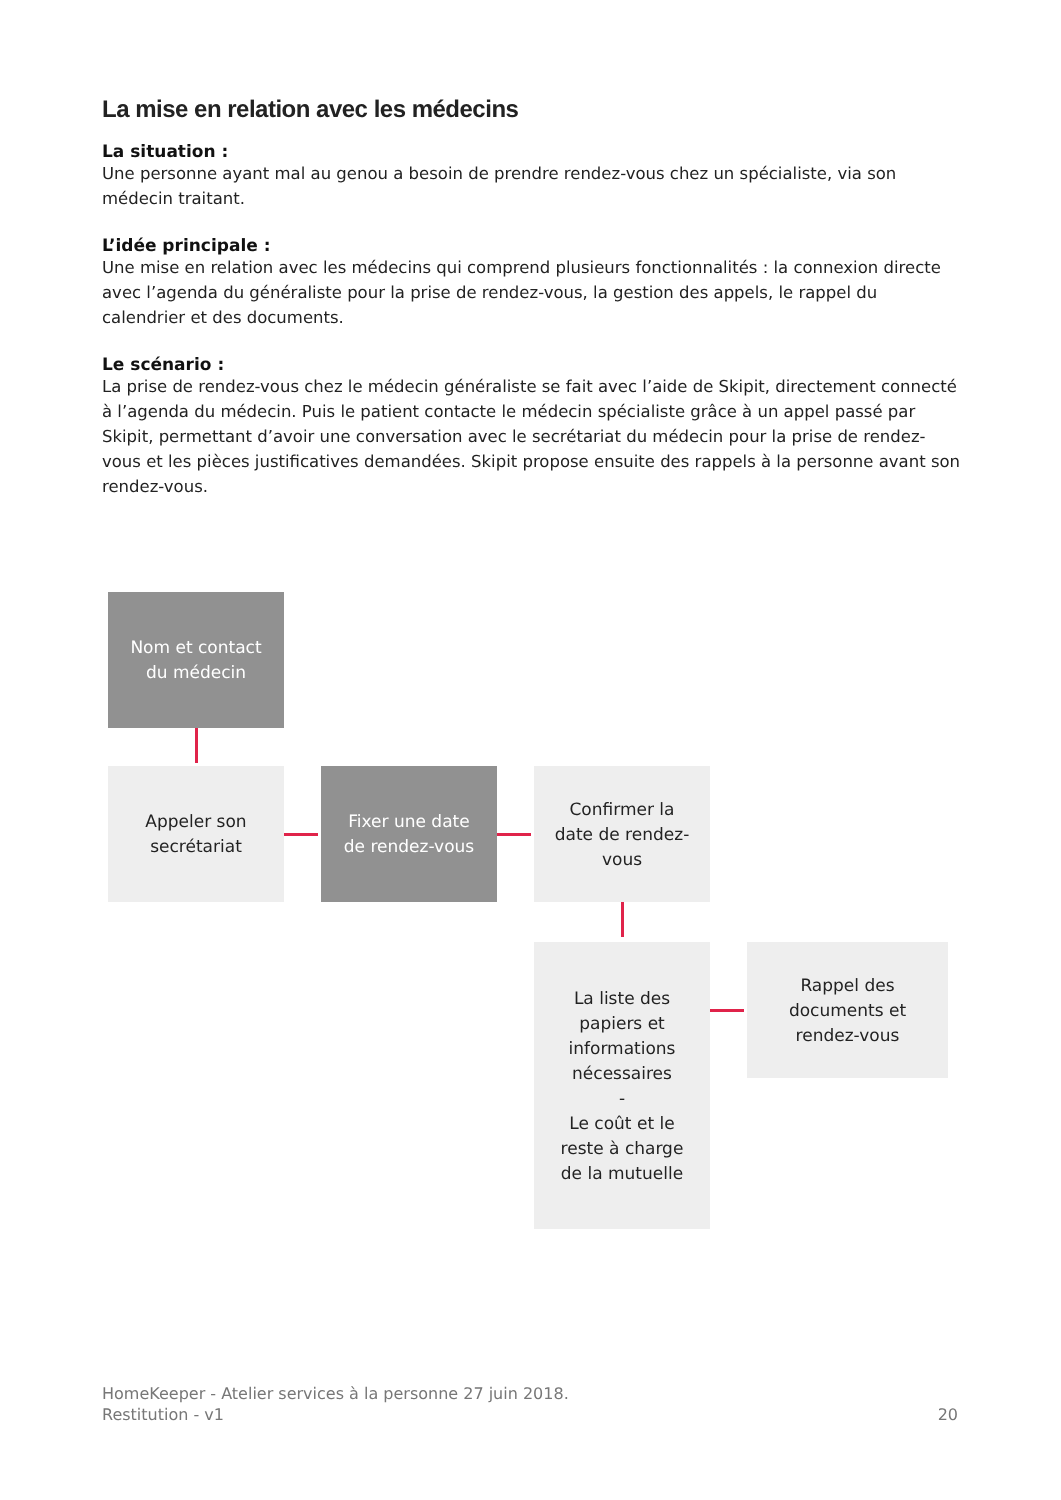La mise en relation avec les médecins
La situation :
Une personne ayant mal au genou a besoin de prendre rendez-vous chez un spécialiste, via son médecin traitant.
L’idée principale :
Une mise en relation avec les médecins qui comprend plusieurs fonctionnalités : la connexion directe avec l’agenda du généraliste pour la prise de rendez-vous, la gestion des appels, le rappel du calendrier et des documents.
Le scénario :
La prise de rendez-vous chez le médecin généraliste se fait avec l’aide de Skipit, directement connecté à l’agenda du médecin. Puis le patient contacte le médecin spécialiste grâce à un appel passé par Skipit, permettant d’avoir une conversation avec le secrétariat du médecin pour la prise de rendez-vous et les pièces justificatives demandées. Skipit propose ensuite des rappels à la personne avant son rendez-vous.
Nom et contact
du médecin
Appeler son
secrétariat
Fixer une date
de rendez-vous
Confirmer la
date de rendez-
vous
La liste des
papiers et
informations
nécessaires
-
Le coût et le
reste à charge
de la mutuelle
Rappel des
documents et
rendez-vous
HomeKeeper - Atelier services à la personne 27 juin 2018.
Restitution - v1 20